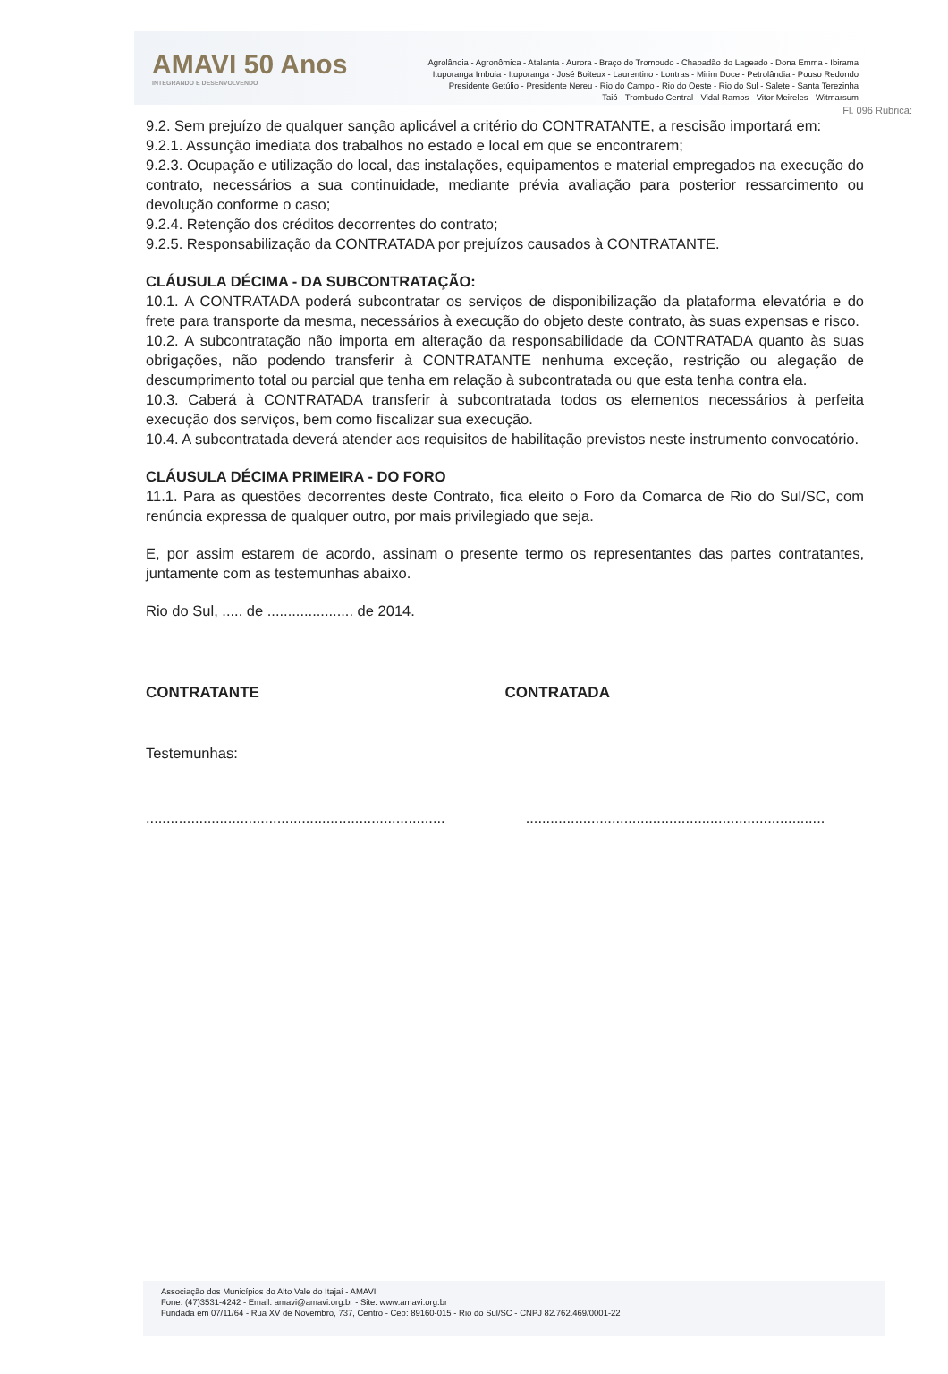AMAVI 50 Anos
INTEGRANDO E DESENVOLVENDO
Agrolândia - Agronômica - Atalanta - Aurora - Braço do Trombudo - Chapadão do Lageado - Dona Emma - Ibirama
Ituporanga Imbuia - Ituporanga - José Boiteux - Laurentino - Lontras - Mirim Doce - Petrolândia - Pouso Redondo
Presidente Getúlio - Presidente Nereu - Rio do Campo - Rio do Oeste - Rio do Sul - Salete - Santa Terezinha
Taió - Trombudo Central - Vidal Ramos - Vitor Meireles - Witmarsum
Fl. 096 Rubrica:
9.2. Sem prejuízo de qualquer sanção aplicável a critério do CONTRATANTE, a rescisão importará em:
9.2.1. Assunção imediata dos trabalhos no estado e local em que se encontrarem;
9.2.3. Ocupação e utilização do local, das instalações, equipamentos e material empregados na execução do contrato, necessários a sua continuidade, mediante prévia avaliação para posterior ressarcimento ou devolução conforme o caso;
9.2.4. Retenção dos créditos decorrentes do contrato;
9.2.5. Responsabilização da CONTRATADA por prejuízos causados à CONTRATANTE.
CLÁUSULA DÉCIMA - DA SUBCONTRATAÇÃO:
10.1. A CONTRATADA poderá subcontratar os serviços de disponibilização da plataforma elevatória e do frete para transporte da mesma, necessários à execução do objeto deste contrato, às suas expensas e risco.
10.2. A subcontratação não importa em alteração da responsabilidade da CONTRATADA quanto às suas obrigações, não podendo transferir à CONTRATANTE nenhuma exceção, restrição ou alegação de descumprimento total ou parcial que tenha em relação à subcontratada ou que esta tenha contra ela.
10.3. Caberá à CONTRATADA transferir à subcontratada todos os elementos necessários à perfeita execução dos serviços, bem como fiscalizar sua execução.
10.4. A subcontratada deverá atender aos requisitos de habilitação previstos neste instrumento convocatório.
CLÁUSULA DÉCIMA PRIMEIRA - DO FORO
11.1. Para as questões decorrentes deste Contrato, fica eleito o Foro da Comarca de Rio do Sul/SC, com renúncia expressa de qualquer outro, por mais privilegiado que seja.
E, por assim estarem de acordo, assinam o presente termo os representantes das partes contratantes, juntamente com as testemunhas abaixo.
Rio do Sul, ..... de ..................... de 2014.
CONTRATANTE CONTRATADA
Testemunhas:
..................................................................................................................................................
Associação dos Municípios do Alto Vale do Itajaí - AMAVI
Fone: (47)3531-4242 - Email: amavi@amavi.org.br - Site: www.amavi.org.br
Fundada em 07/11/64 - Rua XV de Novembro, 737, Centro - Cep: 89160-015 - Rio do Sul/SC - CNPJ 82.762.469/0001-22